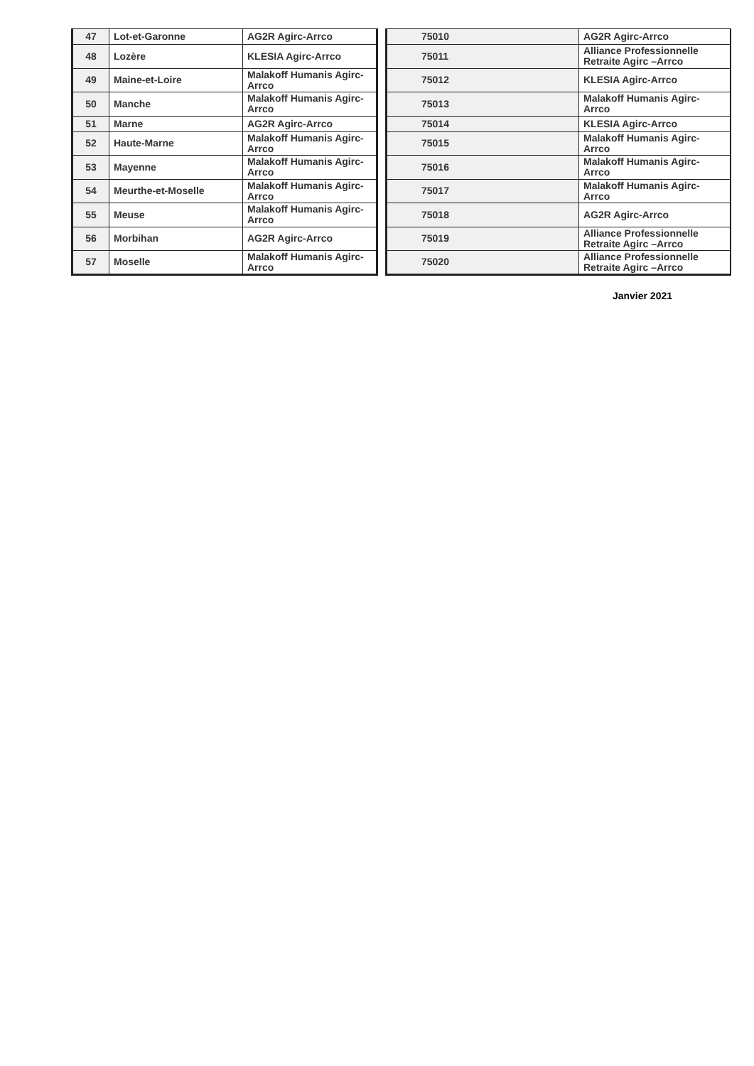| 47 | Lot-et-Garonne | AG2R Agirc-Arrco |
| 48 | Lozère | KLESIA Agirc-Arrco |
| 49 | Maine-et-Loire | Malakoff Humanis Agirc-Arrco |
| 50 | Manche | Malakoff Humanis Agirc-Arrco |
| 51 | Marne | AG2R Agirc-Arrco |
| 52 | Haute-Marne | Malakoff Humanis Agirc-Arrco |
| 53 | Mayenne | Malakoff Humanis Agirc-Arrco |
| 54 | Meurthe-et-Moselle | Malakoff Humanis Agirc-Arrco |
| 55 | Meuse | Malakoff Humanis Agirc-Arrco |
| 56 | Morbihan | AG2R Agirc-Arrco |
| 57 | Moselle | Malakoff Humanis Agirc-Arrco |
| 75010 | AG2R Agirc-Arrco |
| 75011 | Alliance Professionnelle Retraite Agirc –Arrco |
| 75012 | KLESIA Agirc-Arrco |
| 75013 | Malakoff Humanis Agirc-Arrco |
| 75014 | KLESIA Agirc-Arrco |
| 75015 | Malakoff Humanis Agirc-Arrco |
| 75016 | Malakoff Humanis Agirc-Arrco |
| 75017 | Malakoff Humanis Agirc-Arrco |
| 75018 | AG2R Agirc-Arrco |
| 75019 | Alliance Professionnelle Retraite Agirc –Arrco |
| 75020 | Alliance Professionnelle Retraite Agirc –Arrco |
Janvier 2021